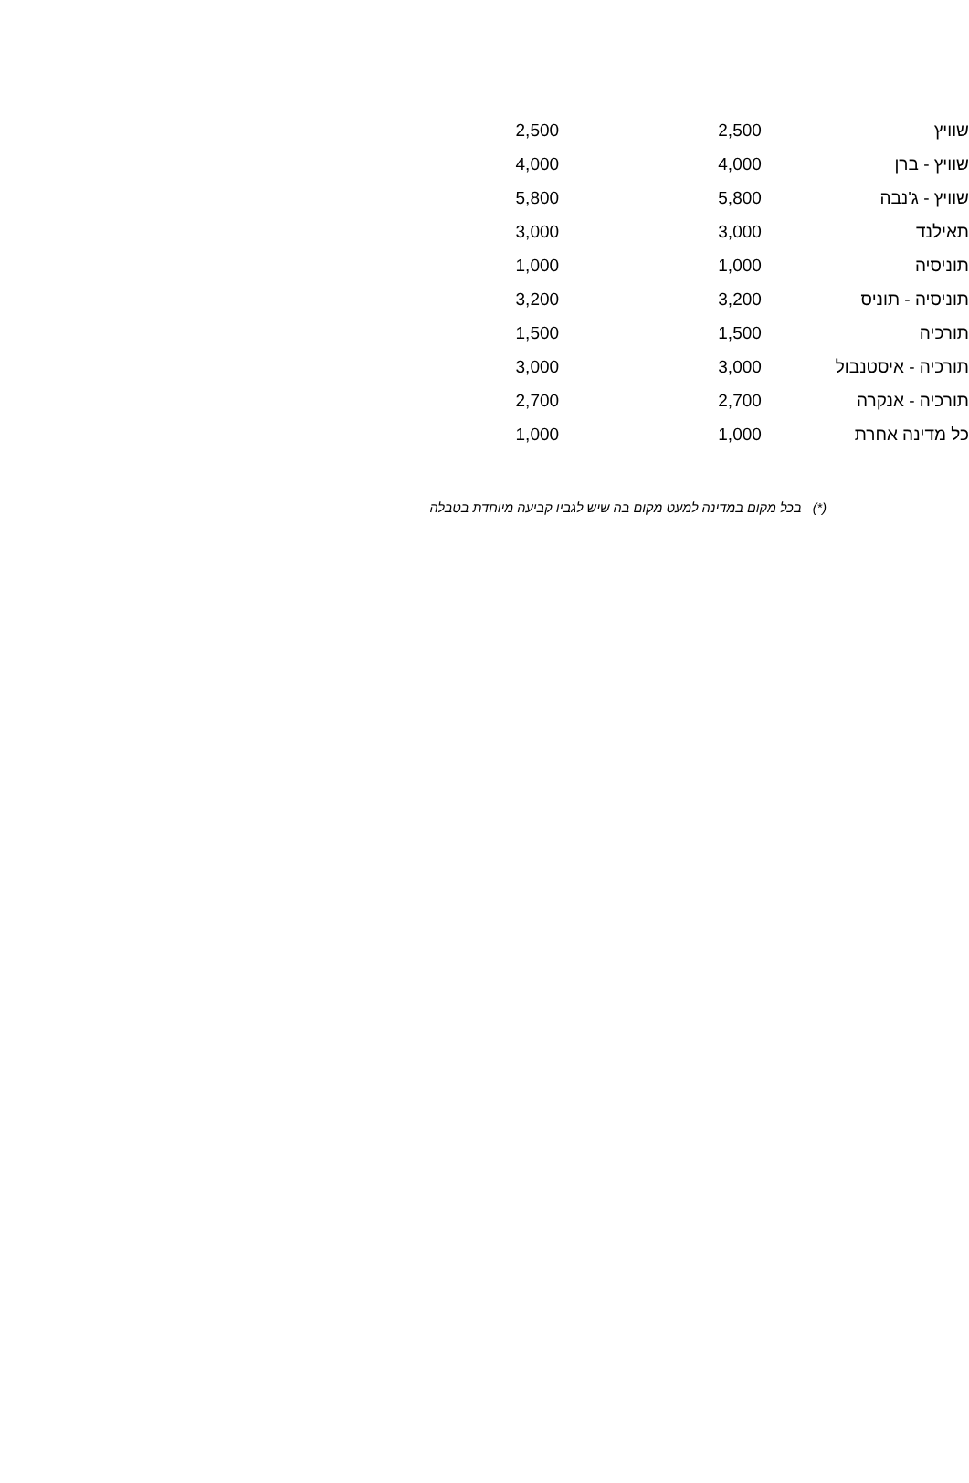| שוויץ | 2,500 | 2,500 |
| שוויץ - ברן | 4,000 | 4,000 |
| שוויץ - ג'נבה | 5,800 | 5,800 |
| תאילנד | 3,000 | 3,000 |
| תוניסיה | 1,000 | 1,000 |
| תוניסיה - תוניס | 3,200 | 3,200 |
| תורכיה | 1,500 | 1,500 |
| תורכיה - איסטנבול | 3,000 | 3,000 |
| תורכיה - אנקרה | 2,700 | 2,700 |
| כל מדינה אחרת | 1,000 | 1,000 |
(*) בכל מקום במדינה למעט מקום בה שיש לגביו קביעה מיוחדת בטבלה